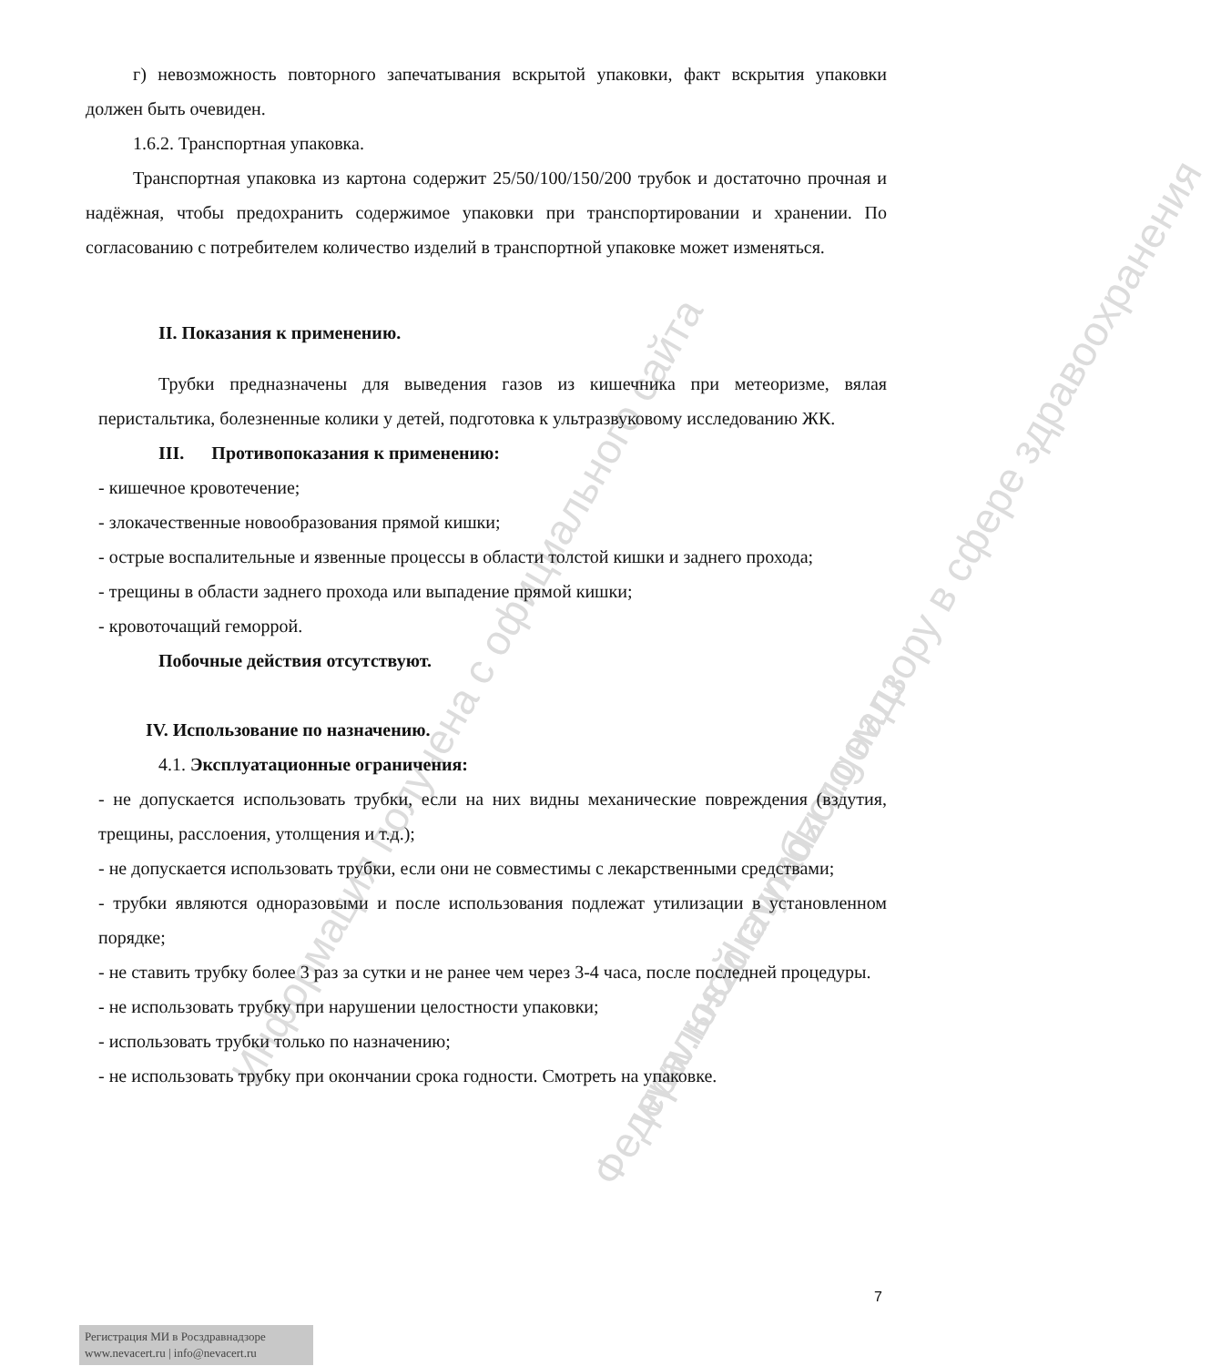Информация получена с официального сайта Федеральной службы по надзору в сфере здравоохранения
www.roszdravnadzor.gov.ru
г) невозможность повторного запечатывания вскрытой упаковки, факт вскрытия упаковки должен быть очевиден.
1.6.2. Транспортная упаковка.
Транспортная упаковка из картона содержит 25/50/100/150/200 трубок и достаточно прочная и надёжная, чтобы предохранить содержимое упаковки при транспортировании и хранении. По согласованию с потребителем количество изделий в транспортной упаковке может изменяться.
II. Показания к применению.
Трубки предназначены для выведения газов из кишечника при метеоризме, вялая перистальтика, болезненные колики у детей, подготовка к ультразвуковому исследованию ЖК.
III. Противопоказания к применению:
- кишечное кровотечение;
- злокачественные новообразования прямой кишки;
- острые воспалительные и язвенные процессы в области толстой кишки и заднего прохода;
- трещины в области заднего прохода или выпадение прямой кишки;
- кровоточащий геморрой.
Побочные действия отсутствуют.
IV. Использование по назначению.
4.1. Эксплуатационные ограничения:
- не допускается использовать трубки, если на них видны механические повреждения (вздутия, трещины, расслоения, утолщения и т.д.);
- не допускается использовать трубки, если они не совместимы с лекарственными средствами;
- трубки являются одноразовыми и после использования подлежат утилизации в установленном порядке;
- не ставить трубку более 3 раз за сутки и не ранее чем через 3-4 часа, после последней процедуры.
- не использовать трубку при нарушении целостности упаковки;
- использовать трубки только по назначению;
- не использовать трубку при окончании срока годности. Смотреть на упаковке.
7
Регистрация МИ в Росздравнадзоре
www.nevacert.ru | info@nevacert.ru